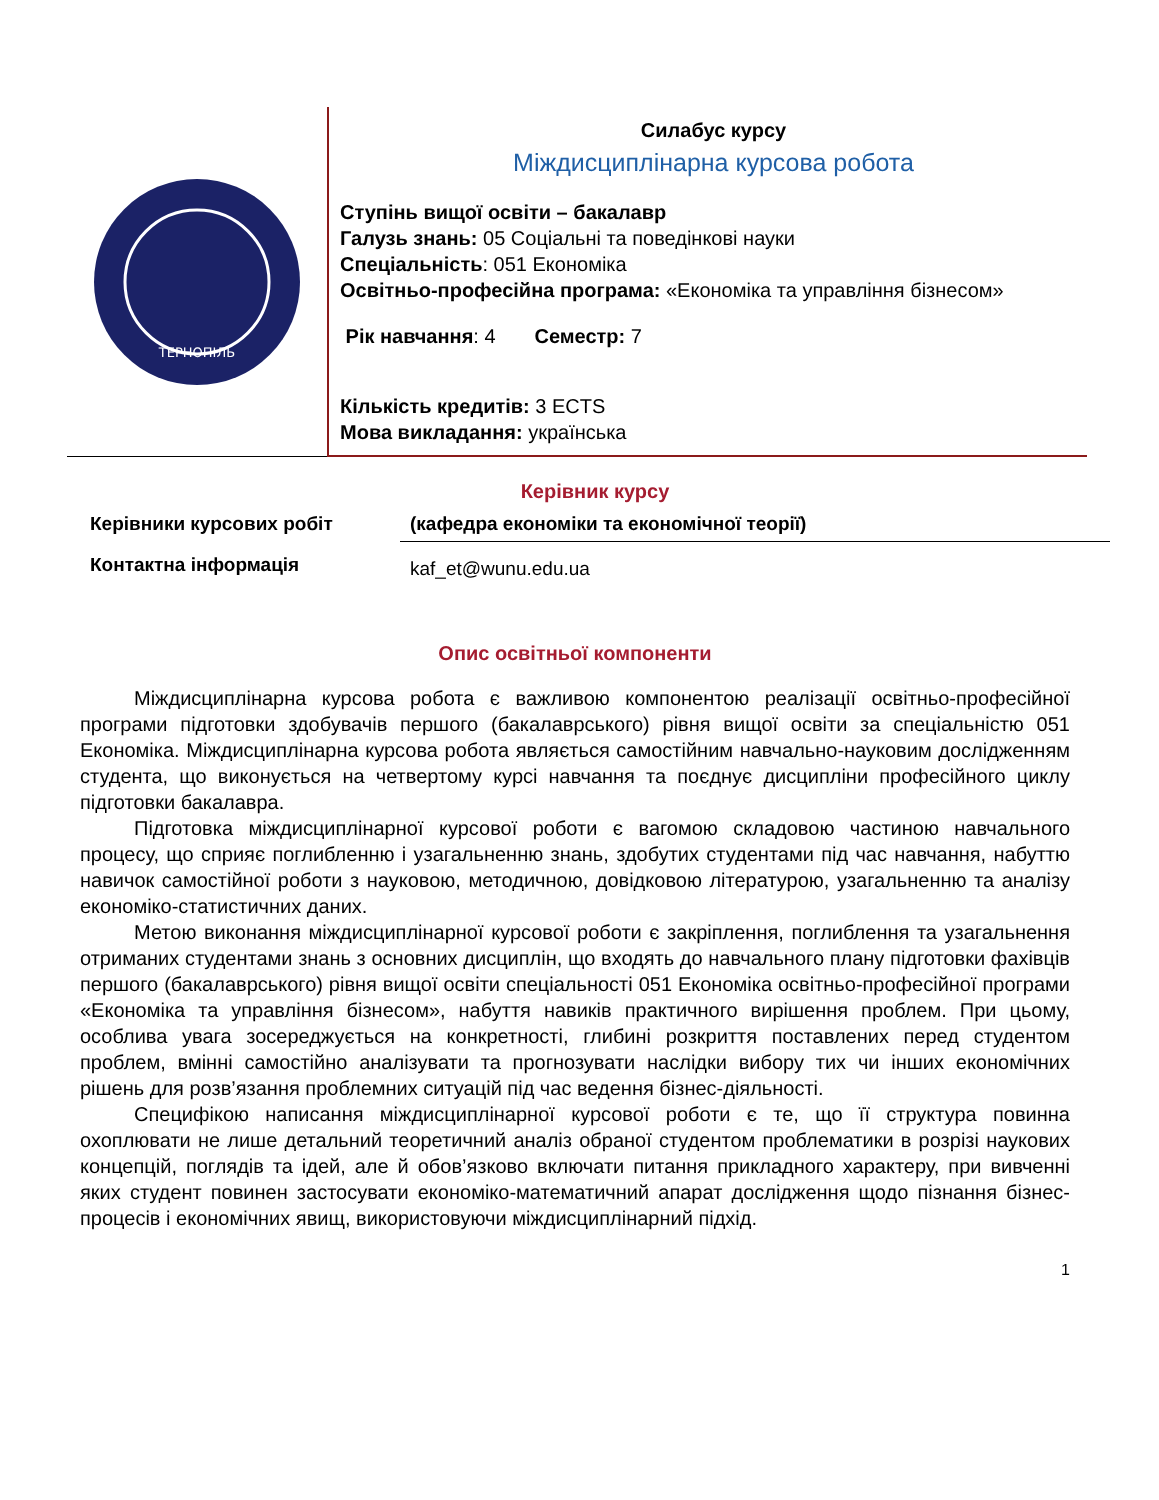ТЕРНОПІЛЬ
Силабус курсу
Міждисциплінарна курсова робота
Ступінь вищої освіти – бакалавр
Галузь знань: 05 Соціальні та поведінкові науки
Спеціальність: 051 Економіка
Освітньо-професійна програма: «Економіка та управління бізнесом»
Рік навчання: 4 Семестр: 7
Кількість кредитів: 3 ECTS
Мова викладання: українська
Керівник курсу
| Керівники курсових робіт | (кафедра економіки та економічної теорії) |
| Контактна інформація | kaf_et@wunu.edu.ua |
Опис освітньої компоненти
Міждисциплінарна курсова робота є важливою компонентою реалізації освітньо-професійної програми підготовки здобувачів першого (бакалаврського) рівня вищої освіти за спеціальністю 051 Економіка. Міждисциплінарна курсова робота являється самостійним навчально-науковим дослідженням студента, що виконується на четвертому курсі навчання та поєднує дисципліни професійного циклу підготовки бакалавра.
Підготовка міждисциплінарної курсової роботи є вагомою складовою частиною навчального процесу, що сприяє поглибленню і узагальненню знань, здобутих студентами під час навчання, набуттю навичок самостійної роботи з науковою, методичною, довідковою літературою, узагальненню та аналізу економіко-статистичних даних.
Метою виконання міждисциплінарної курсової роботи є закріплення, поглиблення та узагальнення отриманих студентами знань з основних дисциплін, що входять до навчального плану підготовки фахівців першого (бакалаврського) рівня вищої освіти спеціальності 051 Економіка освітньо-професійної програми «Економіка та управління бізнесом», набуття навиків практичного вирішення проблем. При цьому, особлива увага зосереджується на конкретності, глибині розкриття поставлених перед студентом проблем, вмінні самостійно аналізувати та прогнозувати наслідки вибору тих чи інших економічних рішень для розв’язання проблемних ситуацій під час ведення бізнес-діяльності.
Специфікою написання міждисциплінарної курсової роботи є те, що її структура повинна охоплювати не лише детальний теоретичний аналіз обраної студентом проблематики в розрізі наукових концепцій, поглядів та ідей, але й обов’язково включати питання прикладного характеру, при вивченні яких студент повинен застосувати економіко-математичний апарат дослідження щодо пізнання бізнес-процесів і економічних явищ, використовуючи міждисциплінарний підхід.
1